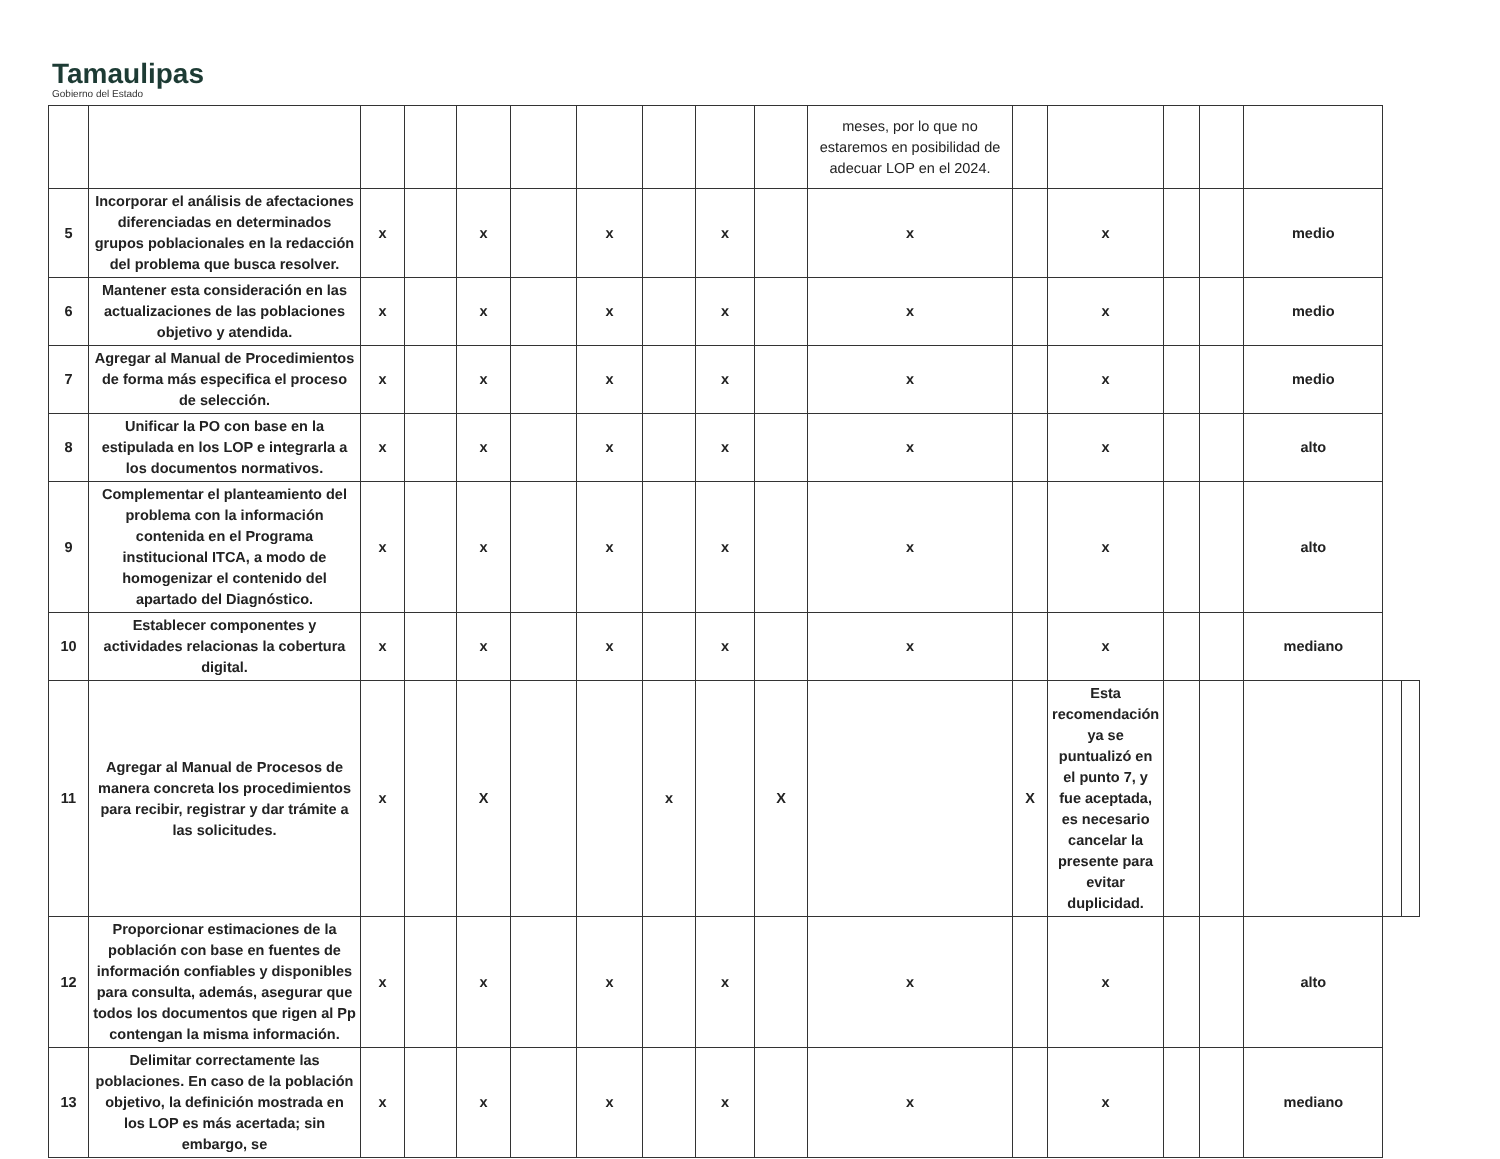Tamaulipas
Gobierno del Estado
| | | | | | | | | | | meses, por lo que no estaremos en posibilidad de adecuar LOP en el 2024. | | | | | | | |
| 5 | Incorporar el análisis de afectaciones diferenciadas en determinados grupos poblacionales en la redacción del problema que busca resolver. | x | | x | | x | | x | | x | | x | | | medio | | |
| 6 | Mantener esta consideración en las actualizaciones de las poblaciones objetivo y atendida. | x | | x | | x | | x | | x | | x | | | medio | | |
| 7 | Agregar al Manual de Procedimientos de forma más especifica el proceso de selección. | x | | x | | x | | x | | x | | x | | | medio | | |
| 8 | Unificar la PO con base en la estipulada en los LOP e integrarla a los documentos normativos. | x | | x | | x | | x | | x | | x | | | alto | | |
| 9 | Complementar el planteamiento del problema con la información contenida en el Programa institucional ITCA, a modo de homogenizar el contenido del apartado del Diagnóstico. | x | | x | | x | | x | | x | | x | | | alto | | |
| 10 | Establecer componentes y actividades relacionas la cobertura digital. | x | | x | | x | | x | | x | | x | | | mediano | | |
| 11 | Agregar al Manual de Procesos de manera concreta los procedimientos para recibir, registrar y dar trámite a las solicitudes. | x | | X | | | x | | X | | X | Esta recomendación ya se puntualizó en el punto 7, y fue aceptada, es necesario cancelar la presente para evitar duplicidad. | | | | | |
| 12 | Proporcionar estimaciones de la población con base en fuentes de información confiables y disponibles para consulta, además, asegurar que todos los documentos que rigen al Pp contengan la misma información. | x | | x | | x | | x | | x | | x | | | alto | | |
| 13 | Delimitar correctamente las poblaciones. En caso de la población objetivo, la definición mostrada en los LOP es más acertada; sin embargo, se | x | | x | | x | | x | | x | | x | | | mediano | | |